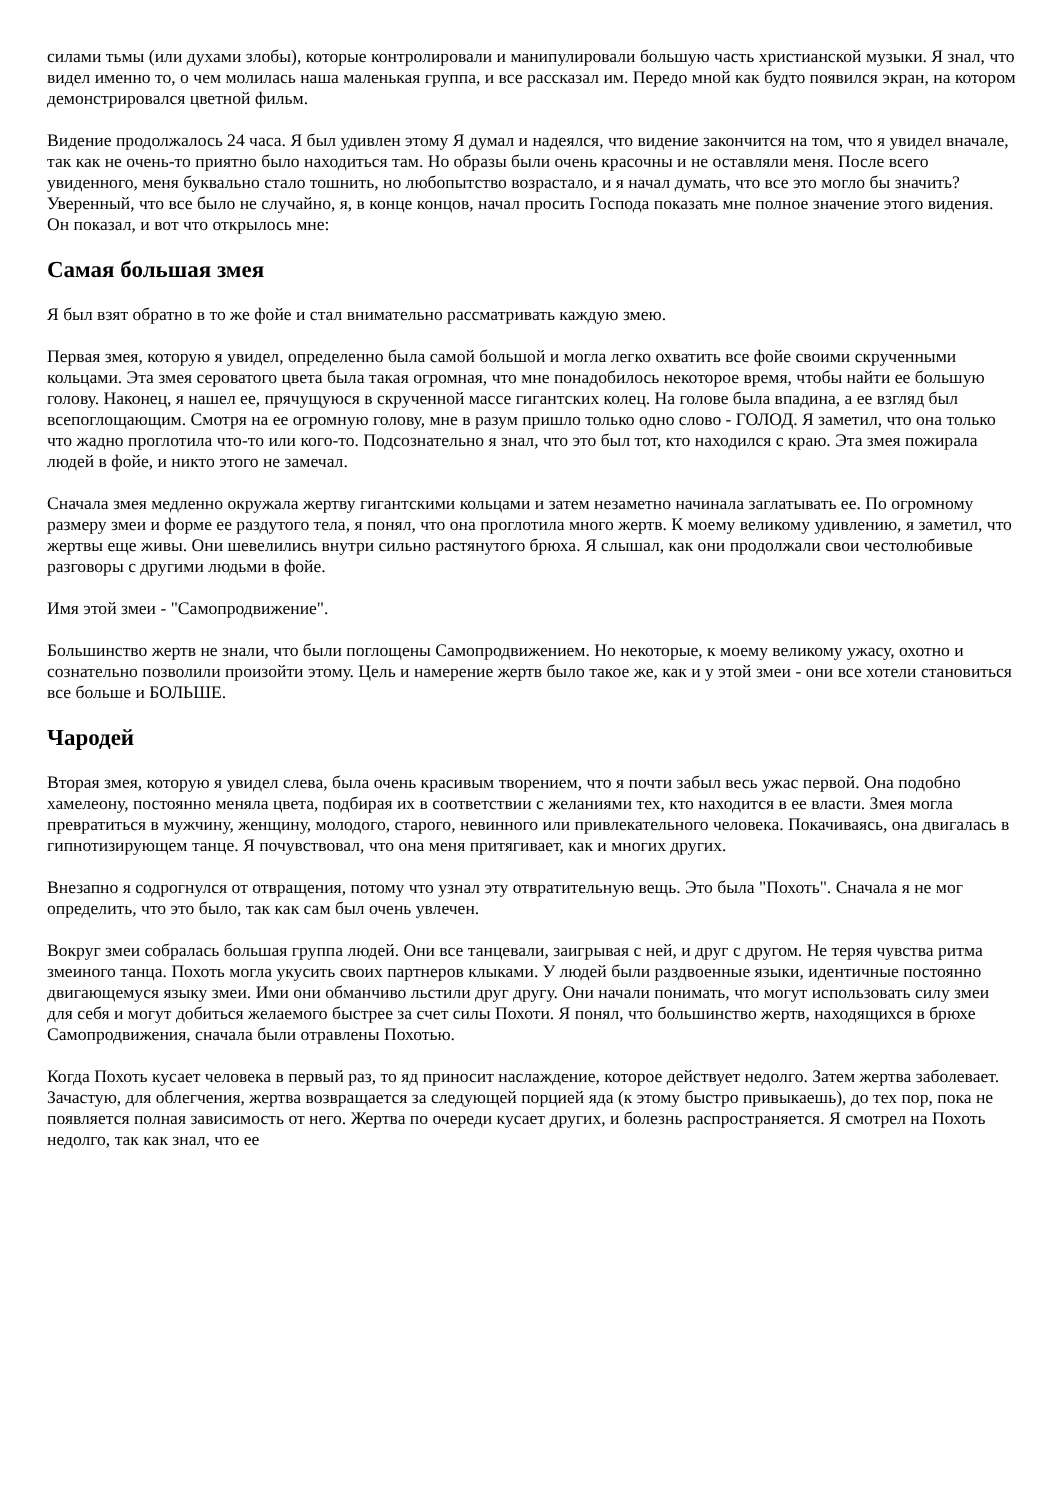силами тьмы (или духами злобы), которые контролировали и манипулировали большую часть христианской музыки. Я знал, что видел именно то, о чем молилась наша маленькая группа, и все рассказал им. Передо мной как будто появился экран, на котором демонстрировался цветной фильм.
Видение продолжалось 24 часа. Я был удивлен этому Я думал и надеялся, что видение закончится на том, что я увидел вначале, так как не очень-то приятно было находиться там. Но образы были очень красочны и не оставляли меня. После всего увиденного, меня буквально стало тошнить, но любопытство возрастало, и я начал думать, что все это могло бы значить? Уверенный, что все было не случайно, я, в конце концов, начал просить Господа показать мне полное значение этого видения. Он показал, и вот что открылось мне:
Самая большая змея
Я был взят обратно в то же фойе и стал внимательно рассматривать каждую змею.
Первая змея, которую я увидел, определенно была самой большой и могла легко охватить все фойе своими скрученными кольцами. Эта змея сероватого цвета была такая огромная, что мне понадобилось некоторое время, чтобы найти ее большую голову. Наконец, я нашел ее, прячущуюся в скрученной массе гигантских колец. На голове была впадина, а ее взгляд был всепоглощающим. Смотря на ее огромную голову, мне в разум пришло только одно слово - ГОЛОД. Я заметил, что она только что жадно проглотила что-то или кого-то. Подсознательно я знал, что это был тот, кто находился с краю. Эта змея пожирала людей в фойе, и никто этого не замечал.
Сначала змея медленно окружала жертву гигантскими кольцами и затем незаметно начинала заглатывать ее. По огромному размеру змеи и форме ее раздутого тела, я понял, что она проглотила много жертв. К моему великому удивлению, я заметил, что жертвы еще живы. Они шевелились внутри сильно растянутого брюха. Я слышал, как они продолжали свои честолюбивые разговоры с другими людьми в фойе.
Имя этой змеи - "Самопродвижение".
Большинство жертв не знали, что были поглощены Самопродвижением. Но некоторые, к моему великому ужасу, охотно и сознательно позволили произойти этому. Цель и намерение жертв было такое же, как и у этой змеи - они все хотели становиться все больше и БОЛЬШЕ.
Чародей
Вторая змея, которую я увидел слева, была очень красивым творением, что я почти забыл весь ужас первой. Она подобно хамелеону, постоянно меняла цвета, подбирая их в соответствии с желаниями тех, кто находится в ее власти. Змея могла превратиться в мужчину, женщину, молодого, старого, невинного или привлекательного человека. Покачиваясь, она двигалась в гипнотизирующем танце. Я почувствовал, что она меня притягивает, как и многих других.
Внезапно я содрогнулся от отвращения, потому что узнал эту отвратительную вещь. Это была "Похоть". Сначала я не мог определить, что это было, так как сам был очень увлечен.
Вокруг змеи собралась большая группа людей. Они все танцевали, заигрывая с ней, и друг с другом. Не теряя чувства ритма змеиного танца. Похоть могла укусить своих партнеров клыками. У людей были раздвоенные языки, идентичные постоянно двигающемуся языку змеи. Ими они обманчиво льстили друг другу. Они начали понимать, что могут использовать силу змеи для себя и могут добиться желаемого быстрее за счет силы Похоти. Я понял, что большинство жертв, находящихся в брюхе Самопродвижения, сначала были отравлены Похотью.
Когда Похоть кусает человека в первый раз, то яд приносит наслаждение, которое действует недолго. Затем жертва заболевает. Зачастую, для облегчения, жертва возвращается за следующей порцией яда (к этому быстро привыкаешь), до тех пор, пока не появляется полная зависимость от него. Жертва по очереди кусает других, и болезнь распространяется. Я смотрел на Похоть недолго, так как знал, что ее